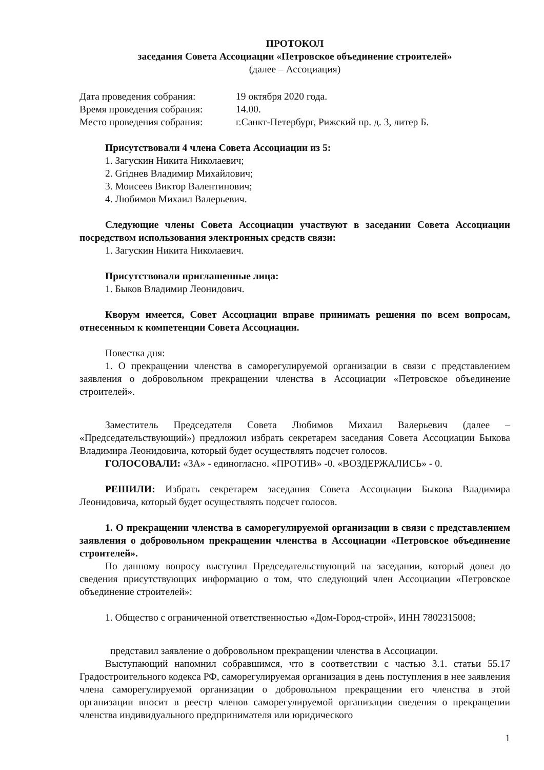ПРОТОКОЛ
заседания Совета Ассоциации «Петровское объединение строителей»
(далее – Ассоциация)
| Дата проведения собрания: | 19 октября 2020 года. |
| Время проведения собрания: | 14.00. |
| Место проведения собрания: | г.Санкт-Петербург, Рижский пр. д. 3, литер Б. |
Присутствовали 4 члена Совета Ассоциации из 5:
1. Загускин Никита Николаевич;
2. Griднев Владимир Михайлович;
3. Моисеев Виктор Валентинович;
4. Любимов Михаил Валерьевич.
Следующие члены Совета Ассоциации участвуют в заседании Совета Ассоциации посредством использования электронных средств связи:
1. Загускин Никита Николаевич.
Присутствовали приглашенные лица:
1. Быков Владимир Леонидович.
Кворум имеется, Совет Ассоциации вправе принимать решения по всем вопросам, отнесенным к компетенции Совета Ассоциации.
Повестка дня:
1. О прекращении членства в саморегулируемой организации в связи с представлением заявления о добровольном прекращении членства в Ассоциации «Петровское объединение строителей».
Заместитель Председателя Совета Любимов Михаил Валерьевич (далее – «Председательствующий») предложил избрать секретарем заседания Совета Ассоциации Быкова Владимира Леонидовича, который будет осуществлять подсчет голосов.
ГОЛОСОВАЛИ: «ЗА» - единогласно. «ПРОТИВ» -0. «ВОЗДЕРЖАЛИСЬ» - 0.
РЕШИЛИ: Избрать секретарем заседания Совета Ассоциации Быкова Владимира Леонидовича, который будет осуществлять подсчет голосов.
1. О прекращении членства в саморегулируемой организации в связи с представлением заявления о добровольном прекращении членства в Ассоциации «Петровское объединение строителей».
По данному вопросу выступил Председательствующий на заседании, который довел до сведения присутствующих информацию о том, что следующий член Ассоциации «Петровское объединение строителей»:
1. Общество с ограниченной ответственностью «Дом-Город-строй», ИНН 7802315008;
представил заявление о добровольном прекращении членства в Ассоциации.
Выступающий напомнил собравшимся, что в соответствии с частью 3.1. статьи 55.17 Градостроительного кодекса РФ, саморегулируемая организация в день поступления в нее заявления члена саморегулируемой организации о добровольном прекращении его членства в этой организации вносит в реестр членов саморегулируемой организации сведения о прекращении членства индивидуального предпринимателя или юридического
1